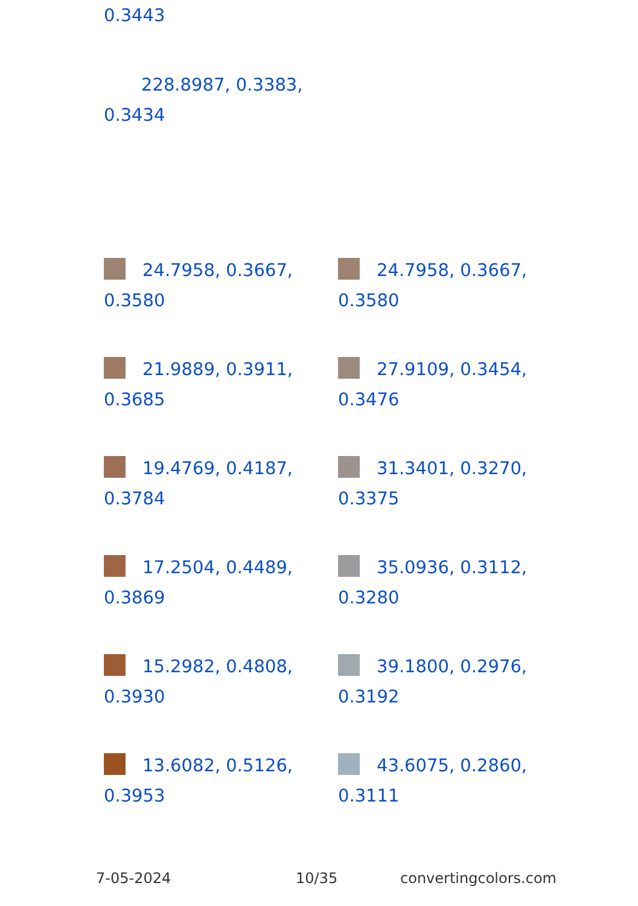0.3443
228.8987, 0.3383, 0.3434
24.7958, 0.3667, 0.3580
24.7958, 0.3667, 0.3580
21.9889, 0.3911, 0.3685
27.9109, 0.3454, 0.3476
19.4769, 0.4187, 0.3784
31.3401, 0.3270, 0.3375
17.2504, 0.4489, 0.3869
35.0936, 0.3112, 0.3280
15.2982, 0.4808, 0.3930
39.1800, 0.2976, 0.3192
13.6082, 0.5126, 0.3953
43.6075, 0.2860, 0.3111
7-05-2024 10/35 convertingcolors.com